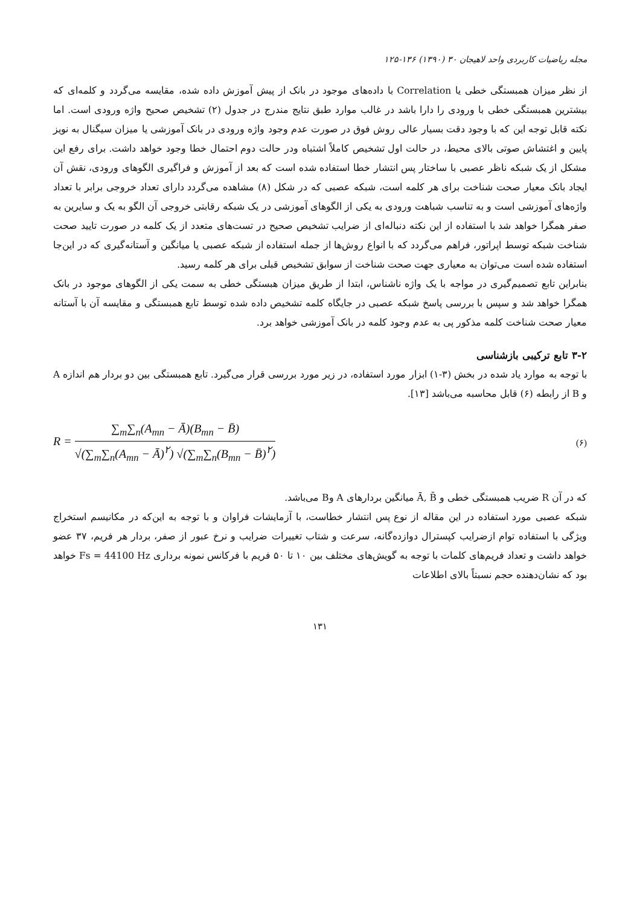مجله ریاضیات کاربردی واحد لاهیجان ۳۰ (۱۳۹۰) ۱۳۶-۱۲۵
از نظر میزان همبستگی خطی یا Correlation با داده‌های موجود در بانک از پیش آموزش داده شده، مقایسه می‌گردد و کلمه‌ای که بیشترین همبستگی خطی با ورودی را دارا باشد در غالب موارد طبق نتایج مندرج در جدول (۲) تشخیص صحیح واژه ورودی است. اما نکته قابل توجه این که با وجود دقت بسیار عالی روش فوق در صورت عدم وجود واژه ورودی در بانک آموزشی یا میزان سیگنال به نویز پایین و اغتشاش صوتی بالای محیط، در حالت اول تشخیص کاملاً اشتباه ودر حالت دوم احتمال خطا وجود خواهد داشت. برای رفع این مشکل از یک شبکه ناظر عصبی با ساختار پس انتشار خطا استفاده شده است که بعد از آموزش و فراگیری الگوهای ورودی، نقش آن ایجاد بانک معیار صحت شناخت برای هر کلمه است، شبکه عصبی که در شکل (۸) مشاهده می‌گردد دارای تعداد خروجی برابر با تعداد واژه‌های آموزشی است و به تناسب شباهت ورودی به یکی از الگوهای آموزشی در یک شبکه رقابتی خروجی آن الگو به یک و سایرین به صفر همگرا خواهد شد با استفاده از این نکته دنباله‌ای از ضرایب تشخیص صحیح در تست‌های متعدد از یک کلمه در صورت تایید صحت شناخت شبکه توسط اپراتور، فراهم می‌گردد که با انواع روش‌ها از جمله استفاده از شبکه عصبی یا میانگین و آستانه‌گیری که در این‌جا استفاده شده است می‌توان به معیاری جهت صحت شناخت از سوابق تشخیص قبلی برای هر کلمه رسید.
بنابراین تابع تصمیم‌گیری در مواجه با یک واژه ناشناس، ابتدا از طریق میزان هبستگی خطی به سمت یکی از الگوهای موجود در بانک همگرا خواهد شد و سپس با بررسی پاسخ شبکه عصبی در جایگاه کلمه تشخیص داده شده توسط تابع همبستگی و مقایسه آن با آستانه معیار صحت شناخت کلمه مذکور پی به عدم وجود کلمه در بانک آموزشی خواهد برد.
۳-۲ تابع ترکیبی بازشناسی
با توجه به موارد یاد شده در بخش (۳-۱) ابزار مورد استفاده، در زیر مورد بررسی قرار می‌گیرد. تابع همبستگی بین دو بردار هم اندازه A و B از رابطه (۶) قابل محاسبه می‌باشد [۱۳].
R =
∑<sub>m</sub>∑<sub>n</sub>(A<sub>mn</sub> − Ā)(B<sub>mn</sub> − B̄)
√(∑<sub>m</sub>∑<sub>n</sub>(A<sub>mn</sub> − Ā)<sup>۲</sup>) √(∑<sub>m</sub>∑<sub>n</sub>(B<sub>mn</sub> − B̄)<sup>۲</sup>)
(۶)
که در آن R ضریب همبستگی خطی و Ā, B̄ میانگین بردارهای A وB می‌باشد.
شبکه عصبی مورد استفاده در این مقاله از نوع پس انتشار خطاست، با آزمایشات فراوان و با توجه به این‌که در مکانیسم استخراج ویژگی با استفاده توام ازضرایب کپسترال دوازده‌گانه، سرعت و شتاب تغییرات ضرایب و نرخ عبور از صفر، بردار هر فریم، ۳۷ عضو خواهد داشت و تعداد فریم‌های کلمات با توجه به گویش‌های مختلف بین ۱۰ تا ۵۰ فریم با فرکانس نمونه برداری Fs = 44100 Hz خواهد بود که نشان‌دهنده حجم نسبتاً بالای اطلاعات
۱۳۱